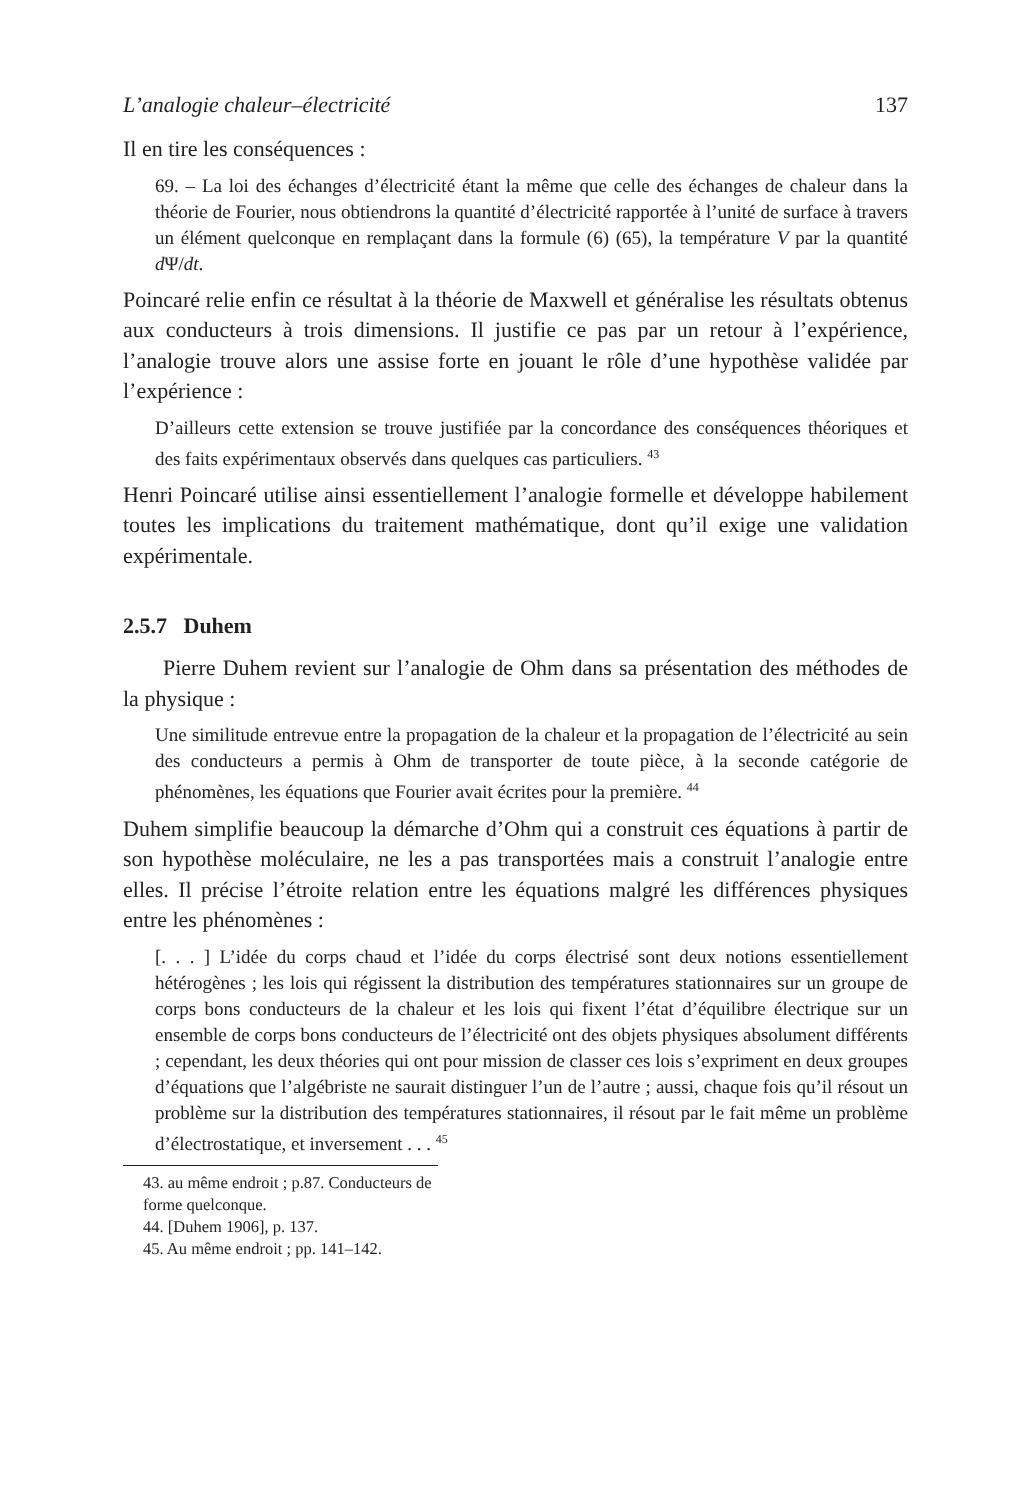L’analogie chaleur–électricité 137
Il en tire les conséquences :
69. – La loi des échanges d’électricité étant la même que celle des échanges de chaleur dans la théorie de Fourier, nous obtiendrons la quantité d’électricité rapportée à l’unité de surface à travers un élément quelconque en remplaçant dans la formule (6) (65), la température V par la quantité d Ψ/dt.
Poincaré relie enfin ce résultat à la théorie de Maxwell et généralise les résultats obtenus aux conducteurs à trois dimensions. Il justifie ce pas par un retour à l’expérience, l’analogie trouve alors une assise forte en jouant le rôle d’une hypothèse validée par l’expérience :
D’ailleurs cette extension se trouve justifiée par la concordance des conséquences théoriques et des faits expérimentaux observés dans quelques cas particuliers. <sup>43</sup>
Henri Poincaré utilise ainsi essentiellement l’analogie formelle et développe habilement toutes les implications du traitement mathématique, dont qu’il exige une validation expérimentale.
2.5.7 Duhem
Pierre Duhem revient sur l’analogie de Ohm dans sa présentation des méthodes de la physique :
Une similitude entrevue entre la propagation de la chaleur et la propagation de l’électricité au sein des conducteurs a permis à Ohm de transporter de toute pièce, à la seconde catégorie de phénomènes, les équations que Fourier avait écrites pour la première. <sup>44</sup>
Duhem simplifie beaucoup la démarche d’Ohm qui a construit ces équations à partir de son hypothèse moléculaire, ne les a pas transportées mais a construit l’analogie entre elles. Il précise l’étroite relation entre les équations malgré les différences physiques entre les phénomènes :
[. . . ] L’idée du corps chaud et l’idée du corps électrisé sont deux notions essentiellement hétérogènes ; les lois qui régissent la distribution des températures stationnaires sur un groupe de corps bons conducteurs de la chaleur et les lois qui fixent l’état d’équilibre électrique sur un ensemble de corps bons conducteurs de l’électricité ont des objets physiques absolument différents ; cependant, les deux théories qui ont pour mission de classer ces lois s’expriment en deux groupes d’équations que l’algébriste ne saurait distinguer l’un de l’autre ; aussi, chaque fois qu’il résout un problème sur la distribution des températures stationnaires, il résout par le fait même un problème d’électrostatique, et inversement . . . <sup>45</sup>
43. au même endroit ; p.87. Conducteurs de forme quelconque.
44. [Duhem 1906], p. 137.
45. Au même endroit ; pp. 141–142.